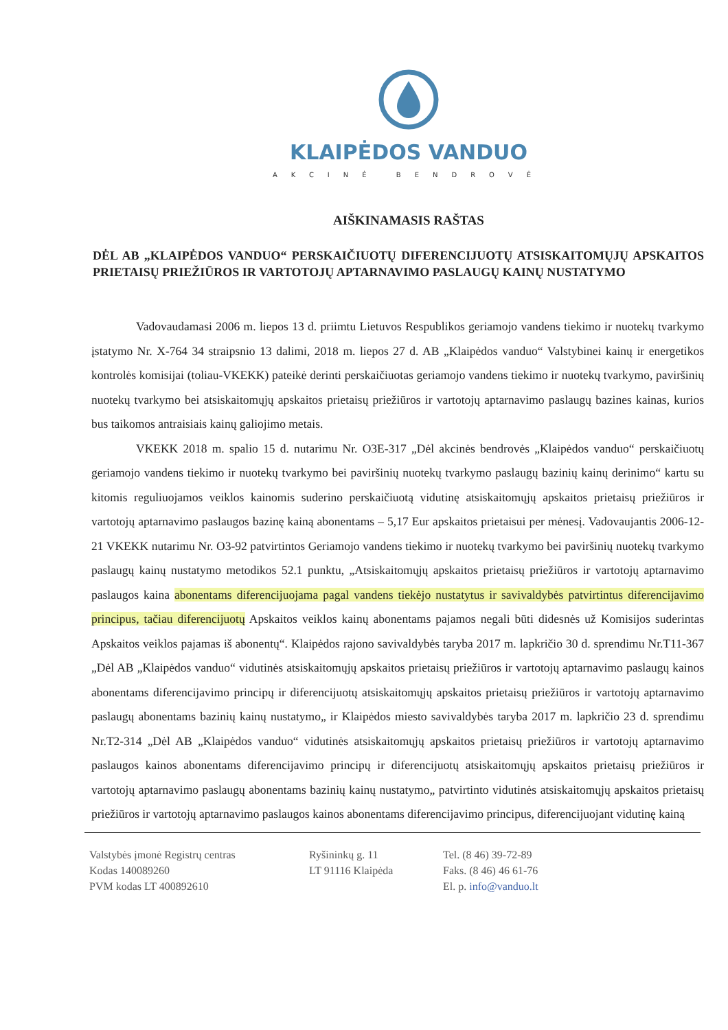KLAIPĖDOS VANDUO
AKCINĖ BENDROVĖ
AIŠKINAMASIS RAŠTAS
DĖL AB „KLAIPĖDOS VANDUO“ PERSKAIČIUOTŲ DIFERENCIJUOTŲ ATSISKAITOMŲJŲ APSKAITOS PRIETAISŲ PRIEŽIŪROS IR VARTOTOJŲ APTARNAVIMO PASLAUGŲ KAINŲ NUSTATYMO
Vadovaudamasi 2006 m. liepos 13 d. priimtu Lietuvos Respublikos geriamojo vandens tiekimo ir nuotekų tvarkymo įstatymo Nr. X-764 34 straipsnio 13 dalimi, 2018 m. liepos 27 d. AB „Klaipėdos vanduo“ Valstybinei kainų ir energetikos kontrolės komisijai (toliau-VKEKK) pateikė derinti perskaičiuotas geriamojo vandens tiekimo ir nuotekų tvarkymo, paviršinių nuotekų tvarkymo bei atsiskaitomųjų apskaitos prietaisų priežiūros ir vartotojų aptarnavimo paslaugų bazines kainas, kurios bus taikomos antraisiais kainų galiojimo metais.
VKEKK 2018 m. spalio 15 d. nutarimu Nr. O3E-317 „Dėl akcinės bendrovės „Klaipėdos vanduo“ perskaičiuotų geriamojo vandens tiekimo ir nuotekų tvarkymo bei paviršinių nuotekų tvarkymo paslaugų bazinių kainų derinimo“ kartu su kitomis reguliuojamos veiklos kainomis suderino perskaičiuotą vidutinę atsiskaitomųjų apskaitos prietaisų priežiūros ir vartotojų aptarnavimo paslaugos bazinę kainą abonentams – 5,17 Eur apskaitos prietaisui per mėnesį. Vadovaujantis 2006-12-21 VKEKK nutarimu Nr. O3-92 patvirtintos Geriamojo vandens tiekimo ir nuotekų tvarkymo bei paviršinių nuotekų tvarkymo paslaugų kainų nustatymo metodikos 52.1 punktu, „Atsiskaitomųjų apskaitos prietaisų priežiūros ir vartotojų aptarnavimo paslaugos kaina abonentams diferencijuojama pagal vandens tiekėjo nustatytus ir savivaldybės patvirtintus diferencijavimo principus, tačiau diferencijuotų Apskaitos veiklos kainų abonentams pajamos negali būti didesnės už Komisijos suderintas Apskaitos veiklos pajamas iš abonentų“. Klaipėdos rajono savivaldybės taryba 2017 m. lapkričio 30 d. sprendimu Nr.T11-367 „Dėl AB „Klaipėdos vanduo“ vidutinės atsiskaitomųjų apskaitos prietaisų priežiūros ir vartotojų aptarnavimo paslaugų kainos abonentams diferencijavimo principų ir diferencijuotų atsiskaitomųjų apskaitos prietaisų priežiūros ir vartotojų aptarnavimo paslaugų abonentams bazinių kainų nustatymo„ ir Klaipėdos miesto savivaldybės taryba 2017 m. lapkričio 23 d. sprendimu Nr.T2-314 „Dėl AB „Klaipėdos vanduo“ vidutinės atsiskaitomųjų apskaitos prietaisų priežiūros ir vartotojų aptarnavimo paslaugos kainos abonentams diferencijavimo principų ir diferencijuotų atsiskaitomųjų apskaitos prietaisų priežiūros ir vartotojų aptarnavimo paslaugų abonentams bazinių kainų nustatymo„ patvirtinto vidutinės atsiskaitomųjų apskaitos prietaisų priežiūros ir vartotojų aptarnavimo paslaugos kainos abonentams diferencijavimo principus, diferencijuojant vidutinę kainą
Valstybės įmonė Registrų centras
Kodas 140089260
PVM kodas LT 400892610
Ryšininkų g. 11
LT 91116 Klaipėda
Tel. (8 46) 39-72-89
Faks. (8 46) 46 61-76
El. p. info@vanduo.lt